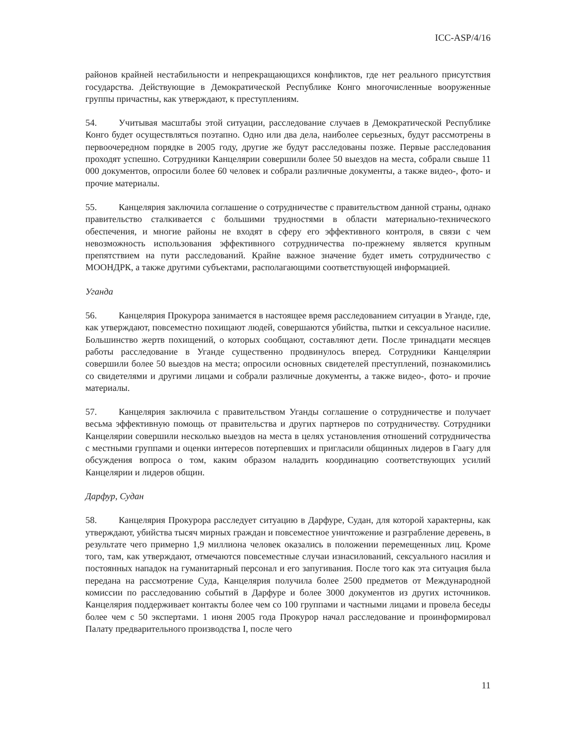ICC-ASP/4/16
районов крайней нестабильности и непрекращающихся конфликтов, где нет реального присутствия государства. Действующие в Демократической Республике Конго многочисленные вооруженные группы причастны, как утверждают, к преступлениям.
54. Учитывая масштабы этой ситуации, расследование случаев в Демократической Республике Конго будет осуществляться поэтапно. Одно или два дела, наиболее серьезных, будут рассмотрены в первоочередном порядке в 2005 году, другие же будут расследованы позже. Первые расследования проходят успешно. Сотрудники Канцелярии совершили более 50 выездов на места, собрали свыше 11 000 документов, опросили более 60 человек и собрали различные документы, а также видео-, фото- и прочие материалы.
55. Канцелярия заключила соглашение о сотрудничестве с правительством данной страны, однако правительство сталкивается с большими трудностями в области материально-технического обеспечения, и многие районы не входят в сферу его эффективного контроля, в связи с чем невозможность использования эффективного сотрудничества по-прежнему является крупным препятствием на пути расследований. Крайне важное значение будет иметь сотрудничество с МООНДРК, а также другими субъектами, располагающими соответствующей информацией.
Уганда
56. Канцелярия Прокурора занимается в настоящее время расследованием ситуации в Уганде, где, как утверждают, повсеместно похищают людей, совершаются убийства, пытки и сексуальное насилие. Большинство жертв похищений, о которых сообщают, составляют дети. После тринадцати месяцев работы расследование в Уганде существенно продвинулось вперед. Сотрудники Канцелярии совершили более 50 выездов на места; опросили основных свидетелей преступлений, познакомились со свидетелями и другими лицами и собрали различные документы, а также видео-, фото- и прочие материалы.
57. Канцелярия заключила с правительством Уганды соглашение о сотрудничестве и получает весьма эффективную помощь от правительства и других партнеров по сотрудничеству. Сотрудники Канцелярии совершили несколько выездов на места в целях установления отношений сотрудничества с местными группами и оценки интересов потерпевших и пригласили общинных лидеров в Гаагу для обсуждения вопроса о том, каким образом наладить координацию соответствующих усилий Канцелярии и лидеров общин.
Дарфур, Судан
58. Канцелярия Прокурора расследует ситуацию в Дарфуре, Судан, для которой характерны, как утверждают, убийства тысяч мирных граждан и повсеместное уничтожение и разграбление деревень, в результате чего примерно 1,9 миллиона человек оказались в положении перемещенных лиц. Кроме того, там, как утверждают, отмечаются повсеместные случаи изнасилований, сексуального насилия и постоянных нападок на гуманитарный персонал и его запугивания. После того как эта ситуация была передана на рассмотрение Суда, Канцелярия получила более 2500 предметов от Международной комиссии по расследованию событий в Дарфуре и более 3000 документов из других источников. Канцелярия поддерживает контакты более чем со 100 группами и частными лицами и провела беседы более чем с 50 экспертами. 1 июня 2005 года Прокурор начал расследование и проинформировал Палату предварительного производства I, после чего
11